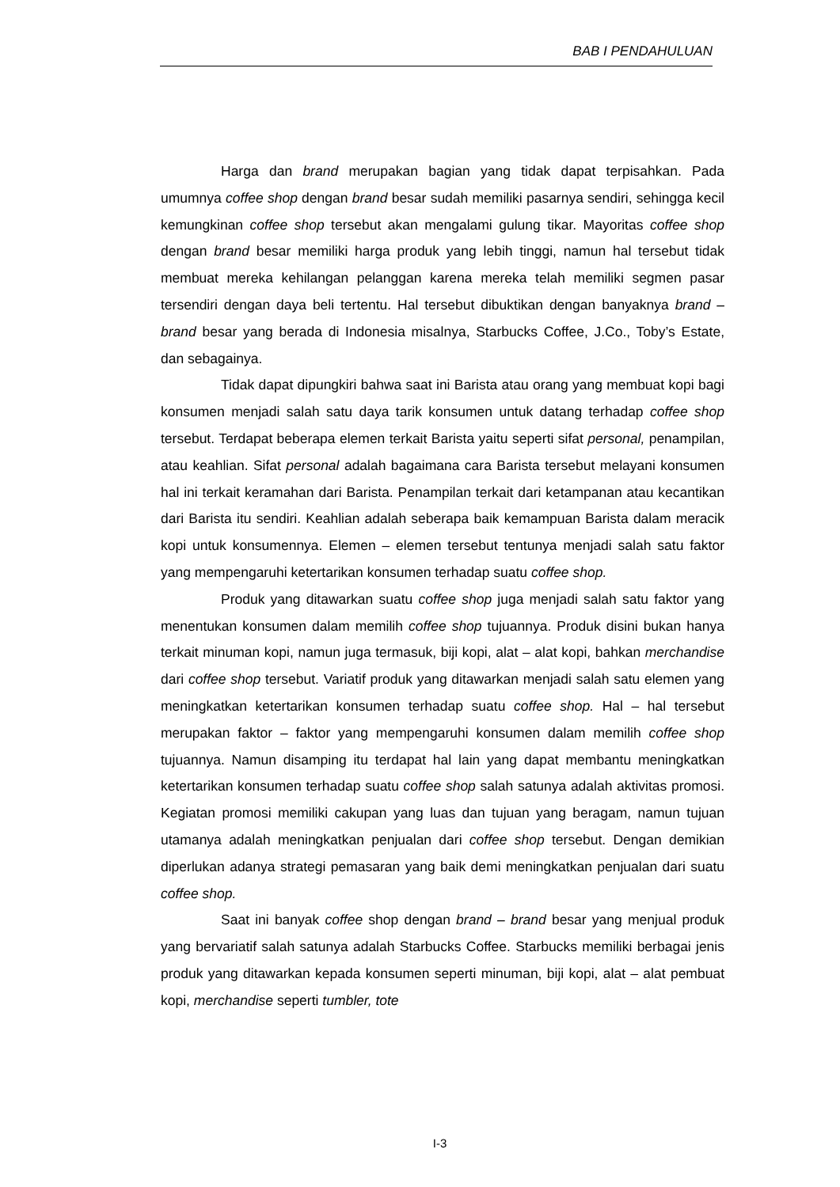BAB I PENDAHULUAN
Harga dan brand merupakan bagian yang tidak dapat terpisahkan. Pada umumnya coffee shop dengan brand besar sudah memiliki pasarnya sendiri, sehingga kecil kemungkinan coffee shop tersebut akan mengalami gulung tikar. Mayoritas coffee shop dengan brand besar memiliki harga produk yang lebih tinggi, namun hal tersebut tidak membuat mereka kehilangan pelanggan karena mereka telah memiliki segmen pasar tersendiri dengan daya beli tertentu. Hal tersebut dibuktikan dengan banyaknya brand – brand besar yang berada di Indonesia misalnya, Starbucks Coffee, J.Co., Toby’s Estate, dan sebagainya.
Tidak dapat dipungkiri bahwa saat ini Barista atau orang yang membuat kopi bagi konsumen menjadi salah satu daya tarik konsumen untuk datang terhadap coffee shop tersebut. Terdapat beberapa elemen terkait Barista yaitu seperti sifat personal, penampilan, atau keahlian. Sifat personal adalah bagaimana cara Barista tersebut melayani konsumen hal ini terkait keramahan dari Barista. Penampilan terkait dari ketampanan atau kecantikan dari Barista itu sendiri. Keahlian adalah seberapa baik kemampuan Barista dalam meracik kopi untuk konsumennya. Elemen – elemen tersebut tentunya menjadi salah satu faktor yang mempengaruhi ketertarikan konsumen terhadap suatu coffee shop.
Produk yang ditawarkan suatu coffee shop juga menjadi salah satu faktor yang menentukan konsumen dalam memilih coffee shop tujuannya. Produk disini bukan hanya terkait minuman kopi, namun juga termasuk, biji kopi, alat – alat kopi, bahkan merchandise dari coffee shop tersebut. Variatif produk yang ditawarkan menjadi salah satu elemen yang meningkatkan ketertarikan konsumen terhadap suatu coffee shop. Hal – hal tersebut merupakan faktor – faktor yang mempengaruhi konsumen dalam memilih coffee shop tujuannya. Namun disamping itu terdapat hal lain yang dapat membantu meningkatkan ketertarikan konsumen terhadap suatu coffee shop salah satunya adalah aktivitas promosi. Kegiatan promosi memiliki cakupan yang luas dan tujuan yang beragam, namun tujuan utamanya adalah meningkatkan penjualan dari coffee shop tersebut. Dengan demikian diperlukan adanya strategi pemasaran yang baik demi meningkatkan penjualan dari suatu coffee shop.
Saat ini banyak coffee shop dengan brand – brand besar yang menjual produk yang bervariatif salah satunya adalah Starbucks Coffee. Starbucks memiliki berbagai jenis produk yang ditawarkan kepada konsumen seperti minuman, biji kopi, alat – alat pembuat kopi, merchandise seperti tumbler, tote
I-3